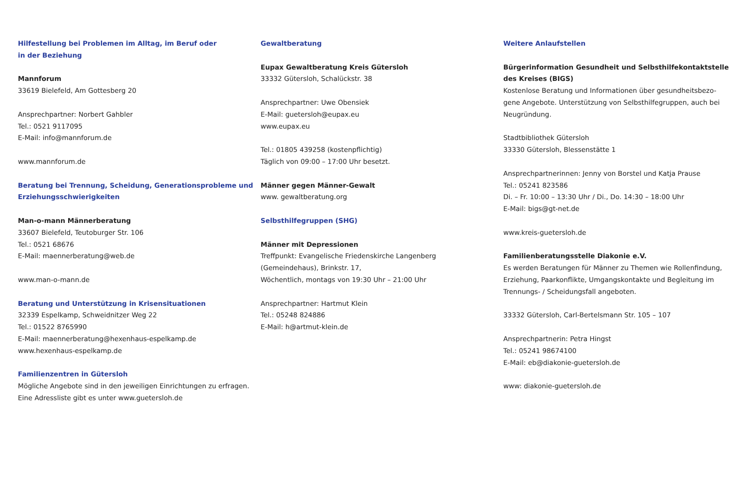Hilfestellung bei Problemen im Alltag, im Beruf oder
in der Beziehung
Mannforum
33619 Bielefeld, Am Gottesberg 20
Ansprechpartner: Norbert Gahbler
Tel.: 0521 9117095
E-Mail: info@mannforum.de
www.mannforum.de
Beratung bei Trennung, Scheidung, Generationsprobleme und
Erziehungsschwierigkeiten
Man-o-mann Männerberatung
33607 Bielefeld, Teutoburger Str. 106
Tel.: 0521 68676
E-Mail: maennerberatung@web.de
www.man-o-mann.de
Beratung und Unterstützung in Krisensituationen
32339 Espelkamp, Schweidnitzer Weg 22
Tel.: 01522 8765990
E-Mail: maennerberatung@hexenhaus-espelkamp.de
www.hexenhaus-espelkamp.de
Familienzentren in Gütersloh
Mögliche Angebote sind in den jeweiligen Einrichtungen zu erfragen.
Eine Adressliste gibt es unter www.guetersloh.de
Gewaltberatung
Eupax Gewaltberatung Kreis Gütersloh
33332 Gütersloh, Schalückstr. 38
Ansprechpartner: Uwe Obensiek
E-Mail: guetersloh@eupax.eu
www.eupax.eu
Tel.: 01805 439258 (kostenpflichtig)
Täglich von 09:00 – 17:00 Uhr besetzt.
Männer gegen Männer-Gewalt
www. gewaltberatung.org
Selbsthilfegruppen (SHG)
Männer mit Depressionen
Treffpunkt: Evangelische Friedenskirche Langenberg
(Gemeindehaus), Brinkstr. 17,
Wöchentlich, montags von 19:30 Uhr – 21:00 Uhr
Ansprechpartner: Hartmut Klein
Tel.: 05248 824886
E-Mail: h@artmut-klein.de
Weitere Anlaufstellen
Bürgerinformation Gesundheit und Selbsthilfekontaktstelle
des Kreises (BIGS)
Kostenlose Beratung und Informationen über gesundheitsbezo-
gene Angebote. Unterstützung von Selbsthilfegruppen, auch bei
Neugründung.
Stadtbibliothek Gütersloh
33330 Gütersloh, Blessenstätte 1
Ansprechpartnerinnen: Jenny von Borstel und Katja Prause
Tel.: 05241 823586
Di. – Fr. 10:00 – 13:30 Uhr / Di., Do. 14:30 – 18:00 Uhr
E-Mail: bigs@gt-net.de
www.kreis-guetersloh.de
Familienberatungsstelle Diakonie e.V.
Es werden Beratungen für Männer zu Themen wie Rollenfindung,
Erziehung, Paarkonflikte, Umgangskontakte und Begleitung im
Trennungs- / Scheidungsfall angeboten.
33332 Gütersloh, Carl-Bertelsmann Str. 105 – 107
Ansprechpartnerin: Petra Hingst
Tel.: 05241 98674100
E-Mail: eb@diakonie-guetersloh.de
www: diakonie-guetersloh.de